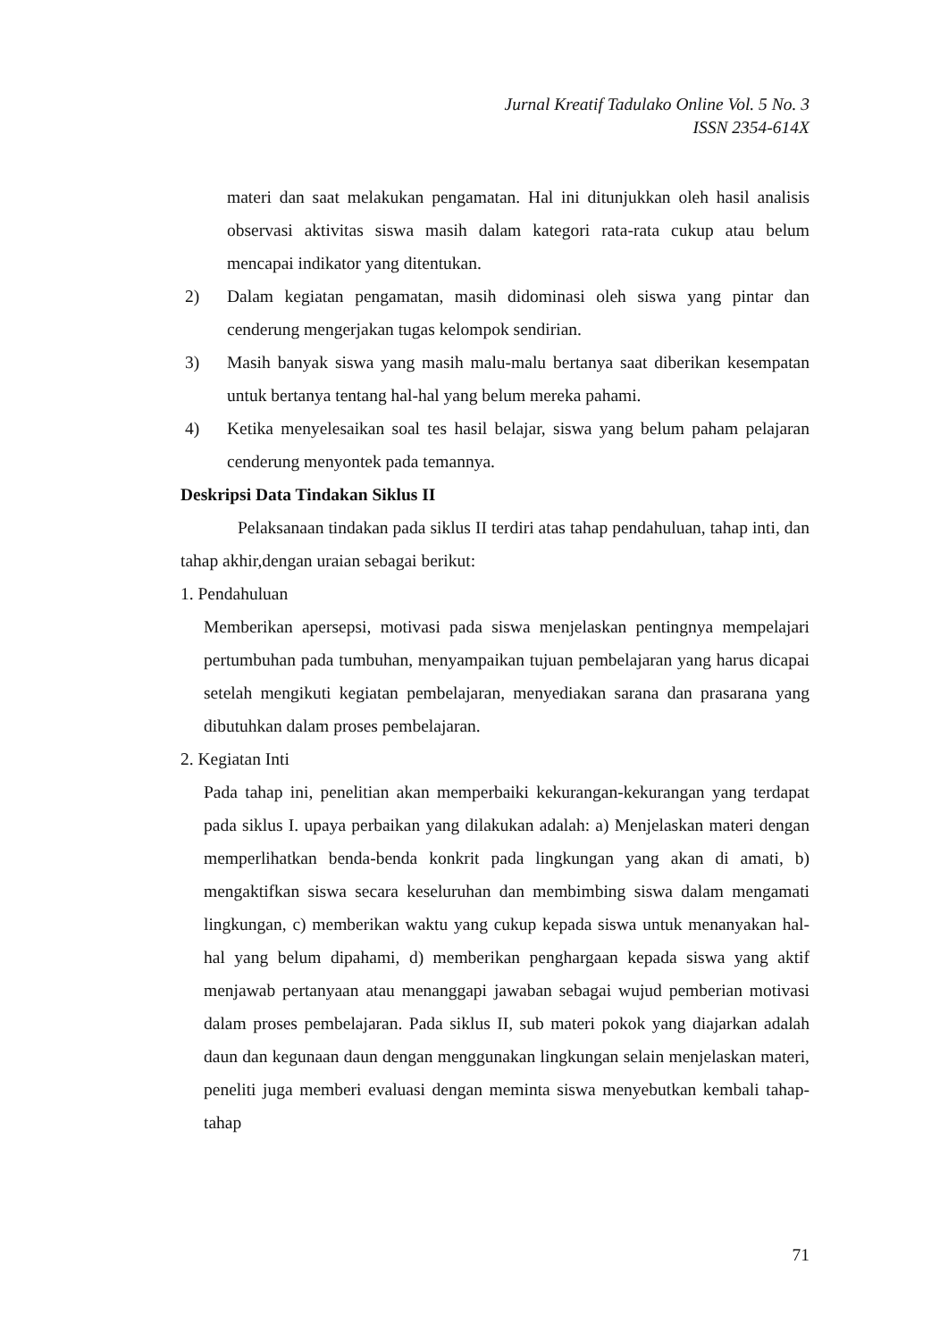Jurnal Kreatif Tadulako Online Vol. 5 No. 3
ISSN 2354-614X
materi dan saat melakukan pengamatan. Hal ini ditunjukkan oleh hasil analisis observasi aktivitas siswa masih dalam kategori rata-rata cukup atau belum mencapai indikator yang ditentukan.
2) Dalam kegiatan pengamatan, masih didominasi oleh siswa yang pintar dan cenderung mengerjakan tugas kelompok sendirian.
3) Masih banyak siswa yang masih malu-malu bertanya saat diberikan kesempatan untuk bertanya tentang hal-hal yang belum mereka pahami.
4) Ketika menyelesaikan soal tes hasil belajar, siswa yang belum paham pelajaran cenderung menyontek pada temannya.
Deskripsi Data Tindakan Siklus II
Pelaksanaan tindakan pada siklus II terdiri atas tahap pendahuluan, tahap inti, dan tahap akhir,dengan uraian sebagai berikut:
1. Pendahuluan
Memberikan apersepsi, motivasi pada siswa menjelaskan pentingnya mempelajari pertumbuhan pada tumbuhan, menyampaikan tujuan pembelajaran yang harus dicapai setelah mengikuti kegiatan pembelajaran, menyediakan sarana dan prasarana yang dibutuhkan dalam proses pembelajaran.
2. Kegiatan Inti
Pada tahap ini, penelitian akan memperbaiki kekurangan-kekurangan yang terdapat pada siklus I. upaya perbaikan yang dilakukan adalah: a) Menjelaskan materi dengan memperlihatkan benda-benda konkrit pada lingkungan yang akan di amati, b) mengaktifkan siswa secara keseluruhan dan membimbing siswa dalam mengamati lingkungan, c) memberikan waktu yang cukup kepada siswa untuk menanyakan hal-hal yang belum dipahami, d) memberikan penghargaan kepada siswa yang aktif menjawab pertanyaan atau menanggapi jawaban sebagai wujud pemberian motivasi dalam proses pembelajaran. Pada siklus II, sub materi pokok yang diajarkan adalah daun dan kegunaan daun dengan menggunakan lingkungan selain menjelaskan materi, peneliti juga memberi evaluasi dengan meminta siswa menyebutkan kembali tahap-tahap
71